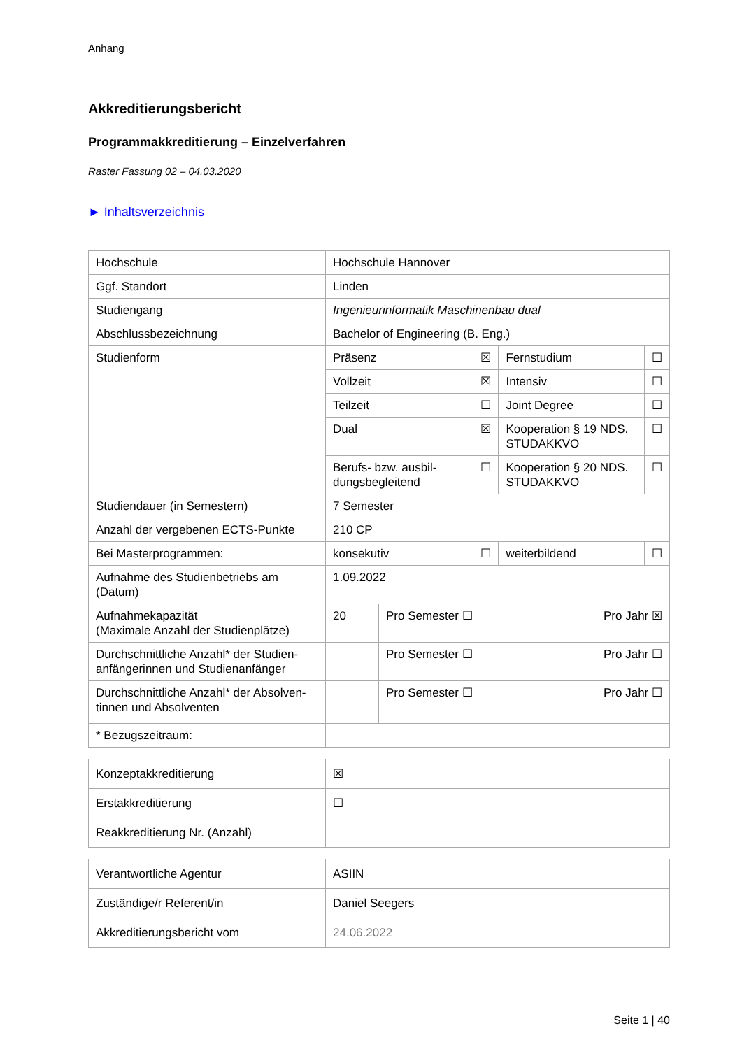Anhang
Akkreditierungsbericht
Programmakkreditierung – Einzelverfahren
Raster Fassung 02 – 04.03.2020
► Inhaltsverzeichnis
| Hochschule | Hochschule Hannover | | | | |
| Ggf. Standort | Linden | | | | |
| Studiengang | Ingenieurinformatik Maschinenbau dual | | | | |
| Abschlussbezeichnung | Bachelor of Engineering (B. Eng.) | | | | |
| Studienform | Präsenz | | ☒ | Fernstudium | ☐ |
| | Vollzeit | | ☒ | Intensiv | ☐ |
| | Teilzeit | | ☐ | Joint Degree | ☐ |
| | Dual | | ☒ | Kooperation § 19 NDS. STUDAKKVO | ☐ |
| | Berufs- bzw. ausbil­dungsbegleitend | | ☐ | Kooperation § 20 NDS. STUDAKKVO | ☐ |
| Studiendauer (in Semestern) | 7 Semester | | | | |
| Anzahl der vergebenen ECTS-Punkte | 210 CP | | | | |
| Bei Masterprogrammen: | konsekutiv | | ☐ | weiterbildend | ☐ |
| Aufnahme des Studienbetriebs am (Datum) | 1.09.2022 | | | | |
| Aufnahmekapazität (Maximale Anzahl der Studienplätze) | 20 | Pro Semester ☐ Pro Jahr ☒ | | | |
| Durchschnittliche Anzahl* der Studien­anfängerinnen und Studienanfänger | | Pro Semester ☐ Pro Jahr ☐ | | | |
| Durchschnittliche Anzahl* der Absolven­tinnen und Absolventen | | Pro Semester ☐ Pro Jahr ☐ | | | |
| * Bezugszeitraum: | | | | | |
| Konzeptakkreditierung | ☒ |
| Erstakkreditierung | ☐ |
| Reakkreditierung Nr. (Anzahl) | |
| Verantwortliche Agentur | ASIIN |
| Zuständige/r Referent/in | Daniel Seegers |
| Akkreditierungsbericht vom | 24.06.2022 |
Seite 1 | 40